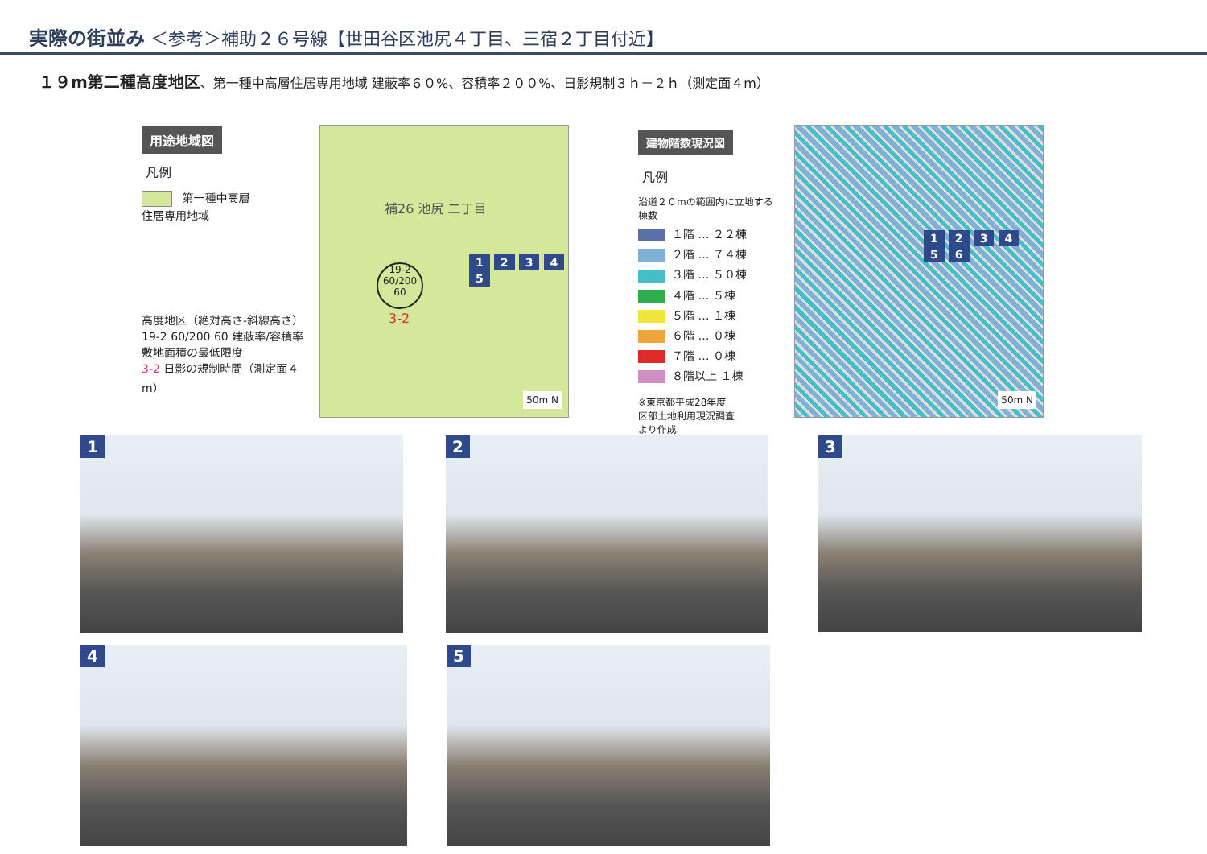実際の街並み ＜参考＞補助２６号線【世田谷区池尻４丁目、三宿２丁目付近】
１９m第二種高度地区、第一種中高層住居専用地域 建蔽率６０%、容積率２００%、日影規制３ｈ－２ｈ（測定面４m）
用途地域図
凡例
第一種中高層
住居専用地域
高度地区（絶対高さ-斜線高さ）
19-2 60/200 60 建蔽率/容積率
敷地面積の最低限度
3-2 日影の規制時間（測定面４m）
補26 池尻 二丁目
19-2
60/200
60
3-2
1 2 3 4 5
50m N
建物階数現況図
凡例
沿道２０mの範囲内に立地する棟数
１階 … ２２棟
２階 … ７４棟
３階 … ５０棟
４階 … ５棟
５階 … １棟
６階 … ０棟
７階 … ０棟
８階以上 １棟
※東京都平成28年度
区部土地利用現況調査
より作成
1 2 3 4 5 6
50m N
1 2 3
4 5